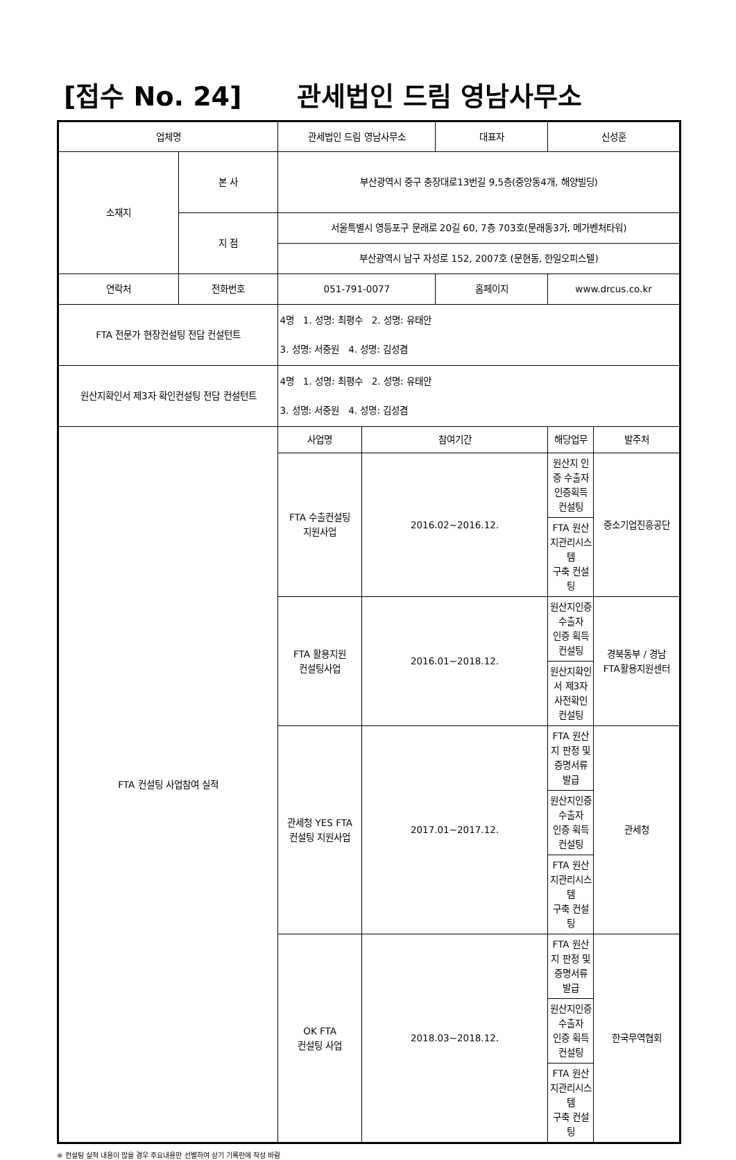[접수 No. 24] 관세법인 드림 영남사무소
| 업체명 | | 관세법인 드림 영남사무소 | | 대표자 | 신성훈 | |
| 소재지 | 본 사 | 부산광역시 중구 충장대로13번길 9,5층(중앙동4개, 해양빌딩) | | | | |
| | 지 점 | 서울특별시 영등포구 문래로 20길 60, 7층 703호(문래동3가, 메가벤처타워) | | | | |
| | | 부산광역시 남구 자성로 152, 2007호 (문현동, 한일오피스텔) | | | | |
| 연락처 | 전화번호 | 051-791-0077 | | 홈페이지 | www.drcus.co.kr | |
| FTA 전문가 현장컨설팅 전담 컨설턴트 | | 4명 1. 성명: 최평수 2. 성명: 유태안 3. 성명: 서중원 4. 성명: 김성겸 | | | | |
| 원산지확인서 제3자 확인컨설팅 전담 컨설턴트 | | 4명 1. 성명: 최평수 2. 성명: 유태안 3. 성명: 서중원 4. 성명: 김성겸 | | | | |
| FTA 컨설팅 사업참여 실적 | | 사업명 | 참여기간 | | 해당업무 | 발주처 |
| | | FTA 수출컨설팅 지원사업 | 2016.02~2016.12. | | 원산지 인증 수출자 인증획득 컨설팅 | 중소기업진흥공단 |
| | | | | | FTA 원산지관리시스템 구축 컨설팅 | |
| | | FTA 활용지원 컨설팅사업 | 2016.01~2018.12. | | 원산지인증수출자 인증 획득 컨설팅 | 경북동부 / 경남 FTA활용지원센터 |
| | | | | | 원산지확인서 제3자 사전확인 컨설팅 | |
| | | 관세청 YES FTA 컨설팅 지원사업 | 2017.01~2017.12. | | FTA 원산지 판정 및 증명서류 발급 | 관세청 |
| | | | | | 원산지인증수출자 인증 획득 컨설팅 | |
| | | | | | FTA 원산지관리시스템 구축 컨설팅 | |
| | | OK FTA 컨설팅 사업 | 2018.03~2018.12. | | FTA 원산지 판정 및 증명서류 발급 | 한국무역협회 |
| | | | | | 원산지인증수출자 인증 획득 컨설팅 | |
| | | | | | FTA 원산지관리시스템 구축 컨설팅 | |
※ 컨설팅 실적 내용이 많을 경우 주요내용만 선별하여 상기 기록란에 작성 바람